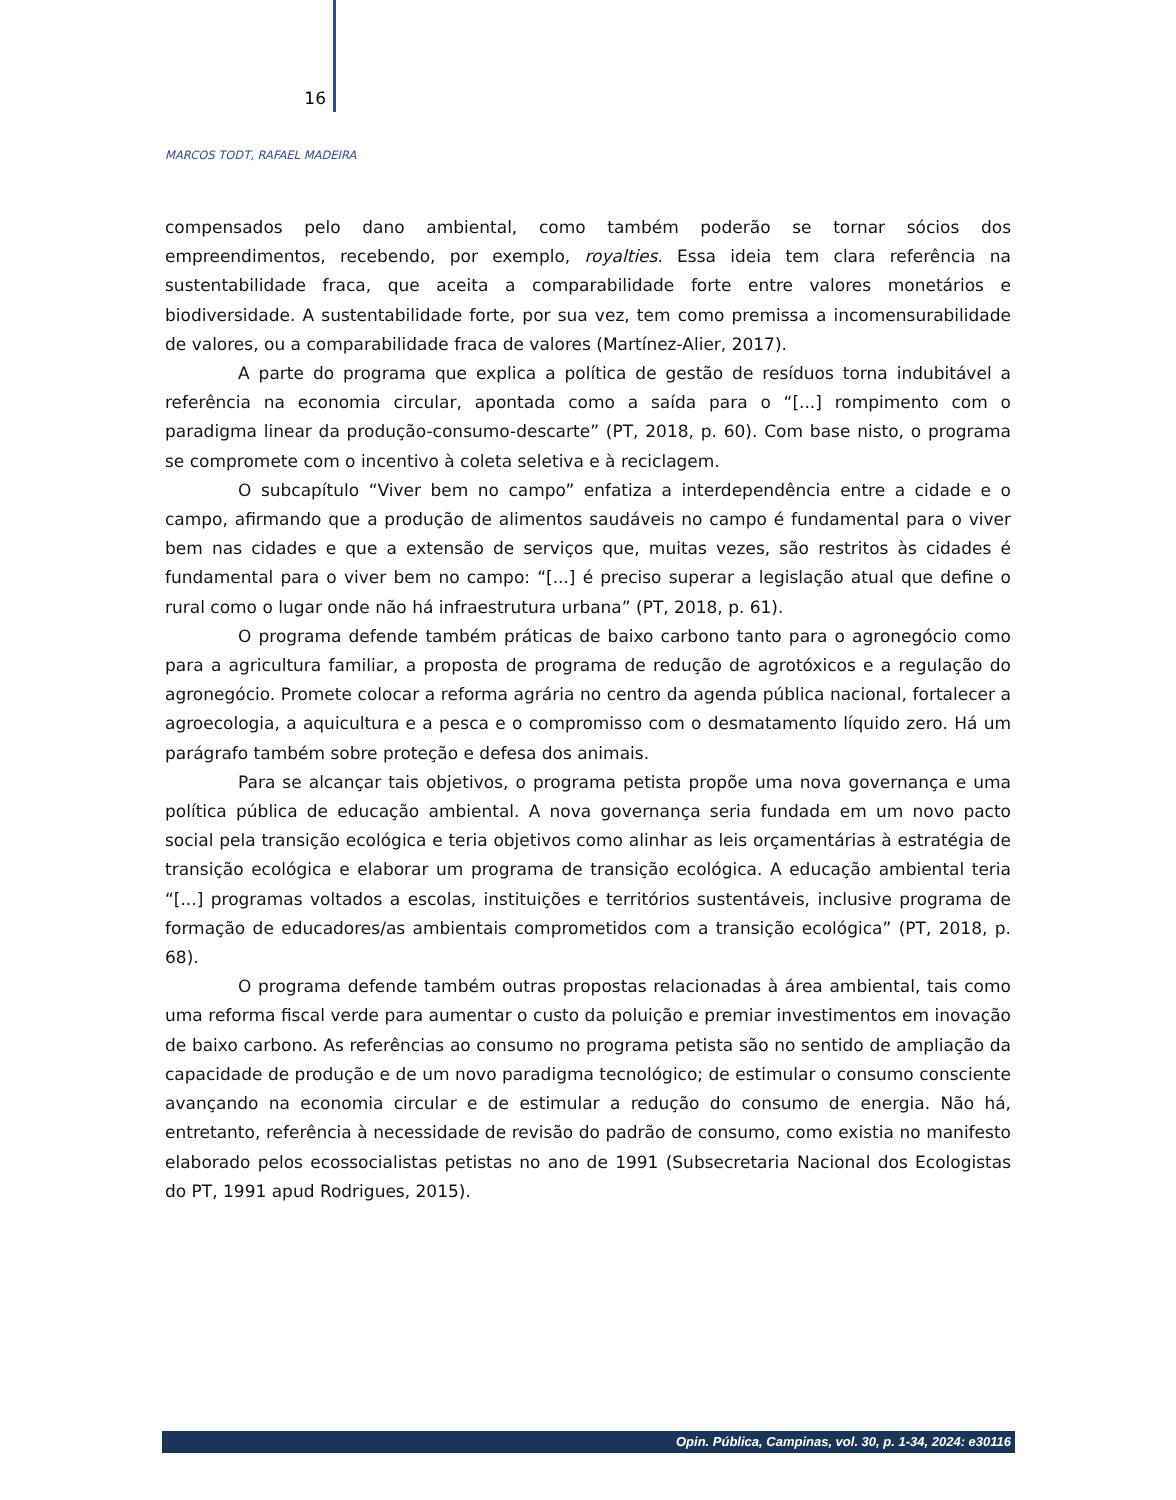16
MARCOS TODT, RAFAEL MADEIRA
compensados pelo dano ambiental, como também poderão se tornar sócios dos empreendimentos, recebendo, por exemplo, royalties. Essa ideia tem clara referência na sustentabilidade fraca, que aceita a comparabilidade forte entre valores monetários e biodiversidade. A sustentabilidade forte, por sua vez, tem como premissa a incomensurabilidade de valores, ou a comparabilidade fraca de valores (Martínez-Alier, 2017).
A parte do programa que explica a política de gestão de resíduos torna indubitável a referência na economia circular, apontada como a saída para o “[...] rompimento com o paradigma linear da produção-consumo-descarte” (PT, 2018, p. 60). Com base nisto, o programa se compromete com o incentivo à coleta seletiva e à reciclagem.
O subcapítulo “Viver bem no campo” enfatiza a interdependência entre a cidade e o campo, afirmando que a produção de alimentos saudáveis no campo é fundamental para o viver bem nas cidades e que a extensão de serviços que, muitas vezes, são restritos às cidades é fundamental para o viver bem no campo: “[...] é preciso superar a legislação atual que define o rural como o lugar onde não há infraestrutura urbana” (PT, 2018, p. 61).
O programa defende também práticas de baixo carbono tanto para o agronegócio como para a agricultura familiar, a proposta de programa de redução de agrotóxicos e a regulação do agronegócio. Promete colocar a reforma agrária no centro da agenda pública nacional, fortalecer a agroecologia, a aquicultura e a pesca e o compromisso com o desmatamento líquido zero. Há um parágrafo também sobre proteção e defesa dos animais.
Para se alcançar tais objetivos, o programa petista propõe uma nova governança e uma política pública de educação ambiental. A nova governança seria fundada em um novo pacto social pela transição ecológica e teria objetivos como alinhar as leis orçamentárias à estratégia de transição ecológica e elaborar um programa de transição ecológica. A educação ambiental teria “[...] programas voltados a escolas, instituições e territórios sustentáveis, inclusive programa de formação de educadores/as ambientais comprometidos com a transição ecológica” (PT, 2018, p. 68).
O programa defende também outras propostas relacionadas à área ambiental, tais como uma reforma fiscal verde para aumentar o custo da poluição e premiar investimentos em inovação de baixo carbono. As referências ao consumo no programa petista são no sentido de ampliação da capacidade de produção e de um novo paradigma tecnológico; de estimular o consumo consciente avançando na economia circular e de estimular a redução do consumo de energia. Não há, entretanto, referência à necessidade de revisão do padrão de consumo, como existia no manifesto elaborado pelos ecossocialistas petistas no ano de 1991 (Subsecretaria Nacional dos Ecologistas do PT, 1991 apud Rodrigues, 2015).
Opin. Pública, Campinas, vol. 30, p. 1-34, 2024: e30116